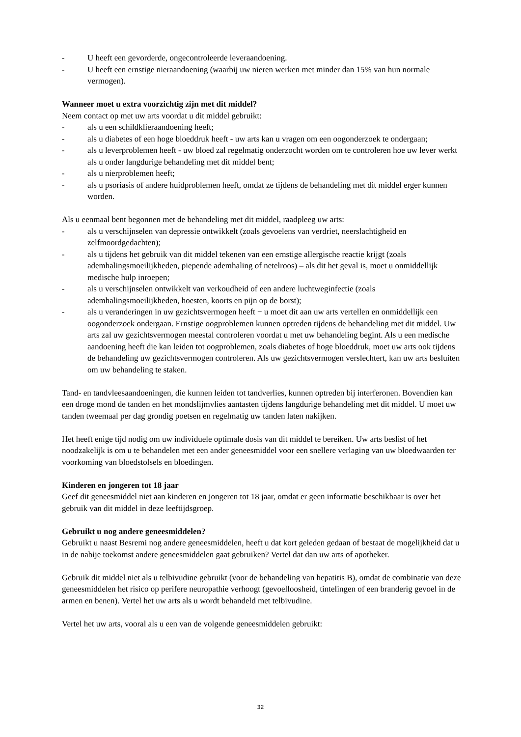- U heeft een gevorderde, ongecontroleerde leveraandoening.
- U heeft een ernstige nieraandoening (waarbij uw nieren werken met minder dan 15% van hun normale vermogen).
Wanneer moet u extra voorzichtig zijn met dit middel?
Neem contact op met uw arts voordat u dit middel gebruikt:
- als u een schildklieraandoening heeft;
- als u diabetes of een hoge bloeddruk heeft - uw arts kan u vragen om een oogonderzoek te ondergaan;
- als u leverproblemen heeft - uw bloed zal regelmatig onderzocht worden om te controleren hoe uw lever werkt als u onder langdurige behandeling met dit middel bent;
- als u nierproblemen heeft;
- als u psoriasis of andere huidproblemen heeft, omdat ze tijdens de behandeling met dit middel erger kunnen worden.
Als u eenmaal bent begonnen met de behandeling met dit middel, raadpleeg uw arts:
- als u verschijnselen van depressie ontwikkelt (zoals gevoelens van verdriet, neerslachtigheid en zelfmoordgedachten);
- als u tijdens het gebruik van dit middel tekenen van een ernstige allergische reactie krijgt (zoals ademhalingsmoeilijkheden, piepende ademhaling of netelroos) – als dit het geval is, moet u onmiddellijk medische hulp inroepen;
- als u verschijnselen ontwikkelt van verkoudheid of een andere luchtweginfectie (zoals ademhalingsmoeilijkheden, hoesten, koorts en pijn op de borst);
- als u veranderingen in uw gezichtsvermogen heeft − u moet dit aan uw arts vertellen en onmiddellijk een oogonderzoek ondergaan. Ernstige oogproblemen kunnen optreden tijdens de behandeling met dit middel. Uw arts zal uw gezichtsvermogen meestal controleren voordat u met uw behandeling begint. Als u een medische aandoening heeft die kan leiden tot oogproblemen, zoals diabetes of hoge bloeddruk, moet uw arts ook tijdens de behandeling uw gezichtsvermogen controleren. Als uw gezichtsvermogen verslechtert, kan uw arts besluiten om uw behandeling te staken.
Tand- en tandvleesaandoeningen, die kunnen leiden tot tandverlies, kunnen optreden bij interferonen. Bovendien kan een droge mond de tanden en het mondslijmvlies aantasten tijdens langdurige behandeling met dit middel. U moet uw tanden tweemaal per dag grondig poetsen en regelmatig uw tanden laten nakijken.
Het heeft enige tijd nodig om uw individuele optimale dosis van dit middel te bereiken. Uw arts beslist of het noodzakelijk is om u te behandelen met een ander geneesmiddel voor een snellere verlaging van uw bloedwaarden ter voorkoming van bloedstolsels en bloedingen.
Kinderen en jongeren tot 18 jaar
Geef dit geneesmiddel niet aan kinderen en jongeren tot 18 jaar, omdat er geen informatie beschikbaar is over het gebruik van dit middel in deze leeftijdsgroep.
Gebruikt u nog andere geneesmiddelen?
Gebruikt u naast Besremi nog andere geneesmiddelen, heeft u dat kort geleden gedaan of bestaat de mogelijkheid dat u in de nabije toekomst andere geneesmiddelen gaat gebruiken? Vertel dat dan uw arts of apotheker.
Gebruik dit middel niet als u telbivudine gebruikt (voor de behandeling van hepatitis B), omdat de combinatie van deze geneesmiddelen het risico op perifere neuropathie verhoogt (gevoelloosheid, tintelingen of een branderig gevoel in de armen en benen). Vertel het uw arts als u wordt behandeld met telbivudine.
Vertel het uw arts, vooral als u een van de volgende geneesmiddelen gebruikt:
32